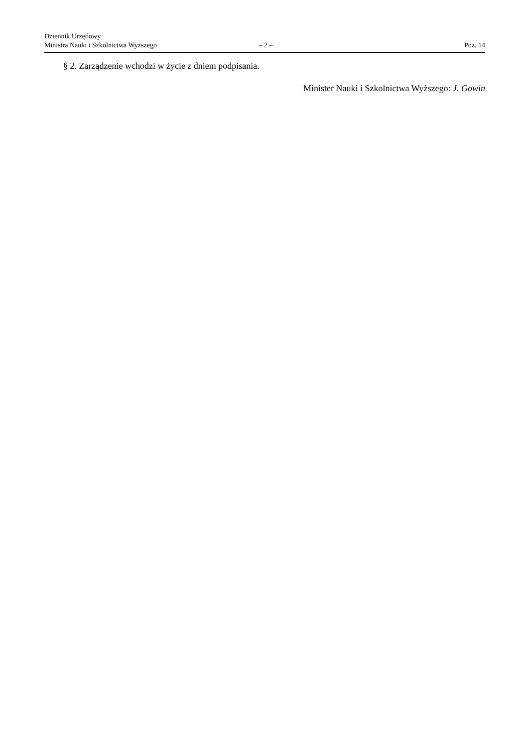Dziennik Urzędowy
Ministra Nauki i Szkolnictwa Wyższego
– 2 –
Poz. 14
§ 2. Zarządzenie wchodzi w życie z dniem podpisania.
Minister Nauki i Szkolnictwa Wyższego: J. Gowin